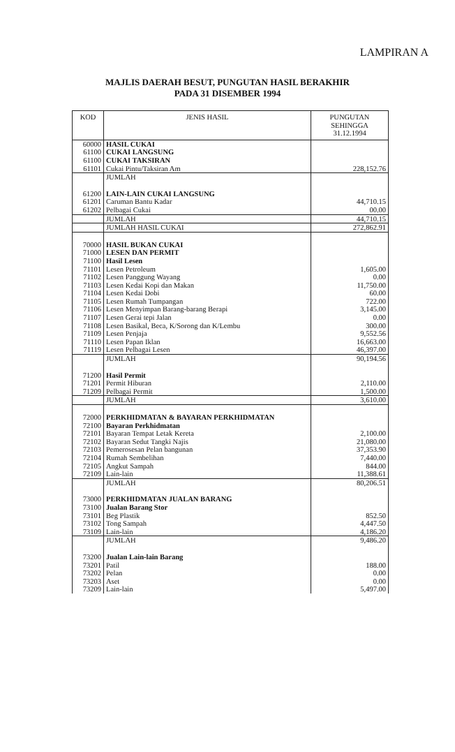LAMPIRAN A
MAJLIS DAERAH BESUT, PUNGUTAN HASIL BERAKHIR
PADA 31 DISEMBER 1994
| KOD | JENIS HASIL | PUNGUTAN SEHINGGA 31.12.1994 |
| --- | --- | --- |
| 60000 | HASIL CUKAI | |
| 61100 | CUKAI LANGSUNG | |
| 61100 | CUKAI TAKSIRAN | |
| 61101 | Cukai Pintu/Taksiran Am | 228,152.76 |
| | JUMLAH | |
| 61200 | LAIN-LAIN CUKAI LANGSUNG | |
| 61201 | Caruman Bantu Kadar | 44,710.15 |
| 61202 | Pelbagai Cukai | 00.00 |
| | JUMLAH | 44,710.15 |
| | JUMLAH HASIL CUKAI | 272,862.91 |
| 70000 | HASIL BUKAN CUKAI | |
| 71000 | LESEN DAN PERMIT | |
| 71100 | Hasil Lesen | |
| 71101 | Lesen Petroleum | 1,605.00 |
| 71102 | Lesen Panggung Wayang | 0.00 |
| 71103 | Lesen Kedai Kopi dan Makan | 11,750.00 |
| 71104 | Lesen Kedai Dobi | 60.00 |
| 71105 | Lesen Rumah Tumpangan | 722.00 |
| 71106 | Lesen Menyimpan Barang-barang Berapi | 3,145.00 |
| 71107 | Lesen Gerai tepi Jalan | 0.00 |
| 71108 | Lesen Basikal, Beca, K/Sorong dan K/Lembu | 300.00 |
| 71109 | Lesen Penjaja | 9,552.56 |
| 71110 | Lesen Papan Iklan | 16,663.00 |
| 71119 | Lesen Pelbagai Lesen | 46,397.00 |
| | JUMLAH | 90,194.56 |
| 71200 | Hasil Permit | |
| 71201 | Permit Hiburan | 2,110.00 |
| 71209 | Pelbagai Permit | 1,500.00 |
| | JUMLAH | 3,610.00 |
| 72000 | PERKHIDMATAN & BAYARAN PERKHIDMATAN | |
| 72100 | Bayaran Perkhidmatan | |
| 72101 | Bayaran Tempat Letak Kereta | 2,100.00 |
| 72102 | Bayaran Sedut Tangki Najis | 21,080.00 |
| 72103 | Pemerosesan Pelan bangunan | 37,353.90 |
| 72104 | Rumah Sembelihan | 7,440.00 |
| 72105 | Angkut Sampah | 844.00 |
| 72109 | Lain-lain | 11,388.61 |
| | JUMLAH | 80,206.51 |
| 73000 | PERKHIDMATAN JUALAN BARANG | |
| 73100 | Jualan Barang Stor | |
| 73101 | Beg Plastik | 852.50 |
| 73102 | Tong Sampah | 4,447.50 |
| 73109 | Lain-lain | 4,186.20 |
| | JUMLAH | 9,486.20 |
| 73200 | Jualan Lain-lain Barang | |
| 73201 | Patil | 188.00 |
| 73202 | Pelan | 0.00 |
| 73203 | Aset | 0.00 |
| 73209 | Lain-lain | 5,497.00 |